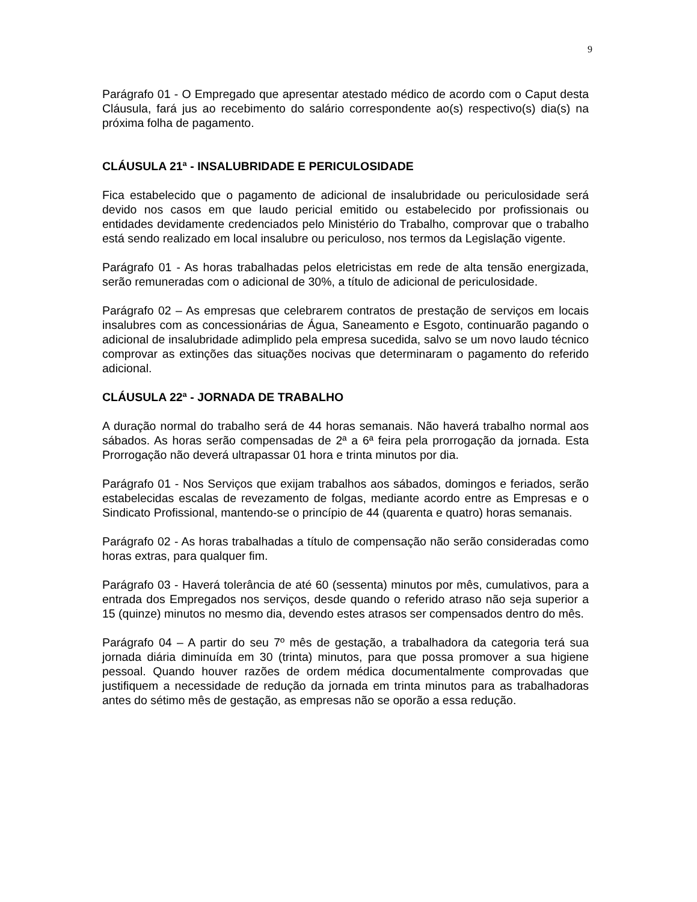9
Parágrafo 01 - O Empregado que apresentar atestado médico de acordo com o Caput desta Cláusula, fará jus ao recebimento do salário correspondente ao(s) respectivo(s) dia(s) na próxima folha de pagamento.
CLÁUSULA 21ª - INSALUBRIDADE E PERICULOSIDADE
Fica estabelecido que o pagamento de adicional de insalubridade ou periculosidade será devido nos casos em que laudo pericial emitido ou estabelecido por profissionais ou entidades devidamente credenciados pelo Ministério do Trabalho, comprovar que o trabalho está sendo realizado em local insalubre ou periculoso, nos termos da Legislação vigente.
Parágrafo 01 - As horas trabalhadas pelos eletricistas em rede de alta tensão energizada, serão remuneradas com o adicional de 30%, a título de adicional de periculosidade.
Parágrafo 02 – As empresas que celebrarem contratos de prestação de serviços em locais insalubres com as concessionárias de Água, Saneamento e Esgoto, continuarão pagando o adicional de insalubridade adimplido pela empresa sucedida, salvo se um novo laudo técnico comprovar as extinções das situações nocivas que determinaram o pagamento do referido adicional.
CLÁUSULA 22ª - JORNADA DE TRABALHO
A duração normal do trabalho será de 44 horas semanais. Não haverá trabalho normal aos sábados. As horas serão compensadas de 2ª a 6ª feira pela prorrogação da jornada. Esta Prorrogação não deverá ultrapassar 01 hora e trinta minutos por dia.
Parágrafo 01 - Nos Serviços que exijam trabalhos aos sábados, domingos e feriados, serão estabelecidas escalas de revezamento de folgas, mediante acordo entre as Empresas e o Sindicato Profissional, mantendo-se o princípio de 44 (quarenta e quatro) horas semanais.
Parágrafo 02 - As horas trabalhadas a título de compensação não serão consideradas como horas extras, para qualquer fim.
Parágrafo 03 - Haverá tolerância de até 60 (sessenta) minutos por mês, cumulativos, para a entrada dos Empregados nos serviços, desde quando o referido atraso não seja superior a 15 (quinze) minutos no mesmo dia, devendo estes atrasos ser compensados dentro do mês.
Parágrafo 04 – A partir do seu 7º mês de gestação, a trabalhadora da categoria terá sua jornada diária diminuída em 30 (trinta) minutos, para que possa promover a sua higiene pessoal. Quando houver razões de ordem médica documentalmente comprovadas que justifiquem a necessidade de redução da jornada em trinta minutos para as trabalhadoras antes do sétimo mês de gestação, as empresas não se oporão a essa redução.